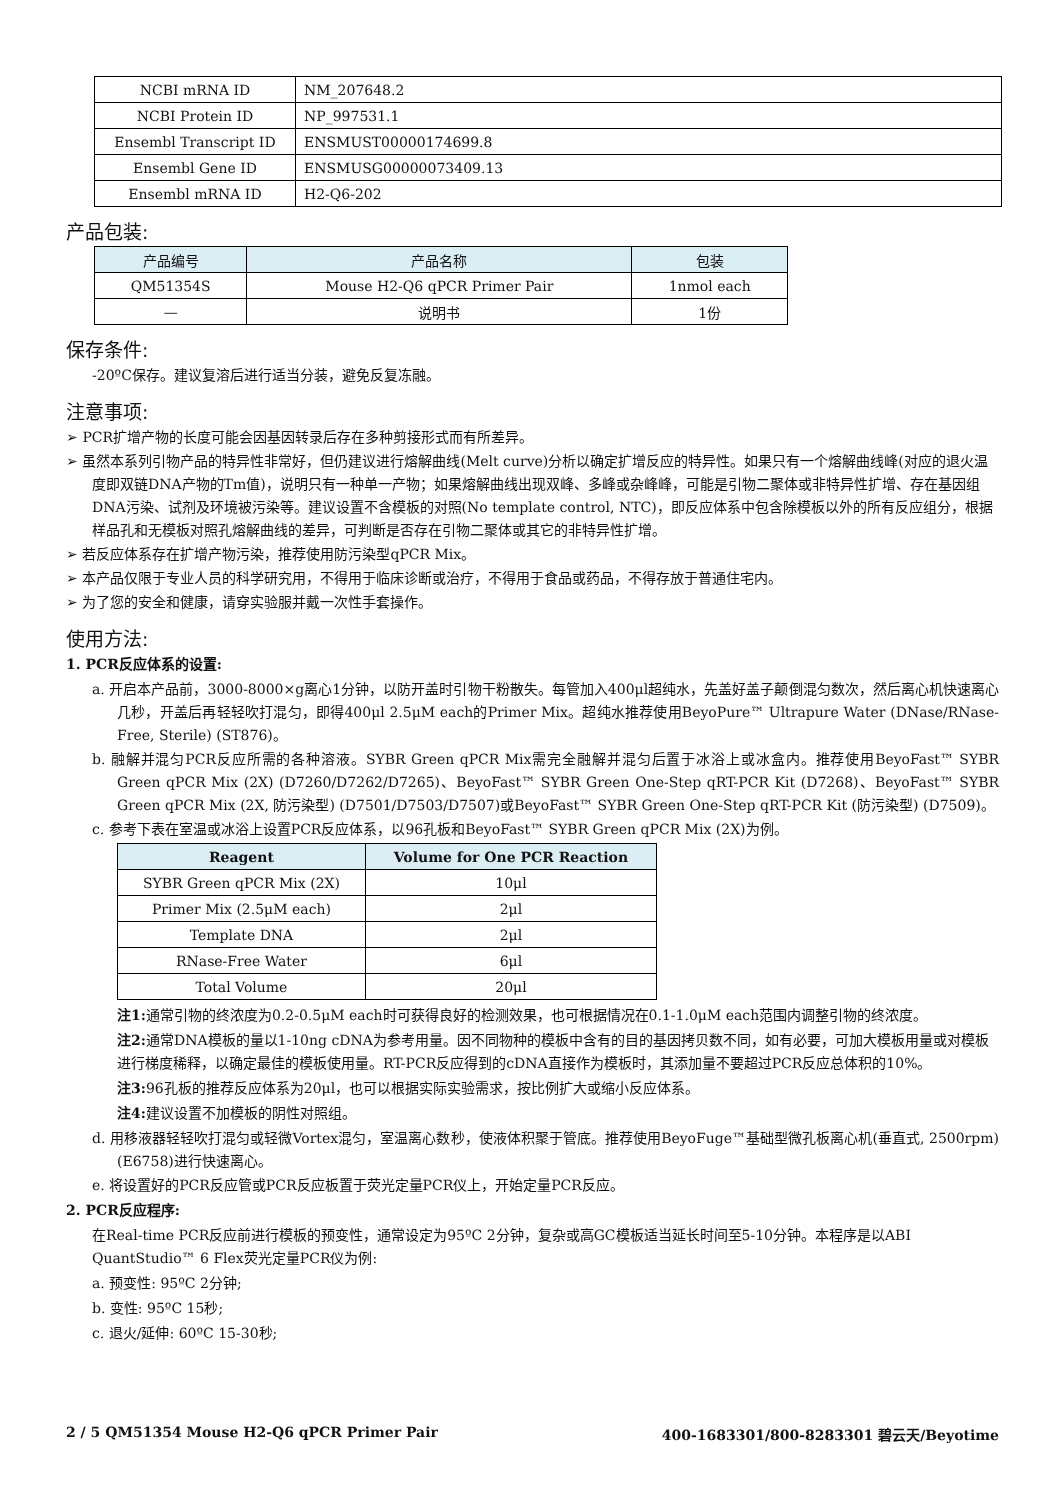| NCBI mRNA ID | NM_207648.2 |
| NCBI Protein ID | NP_997531.1 |
| Ensembl Transcript ID | ENSMUST00000174699.8 |
| Ensembl Gene ID | ENSMUSG00000073409.13 |
| Ensembl mRNA ID | H2-Q6-202 |
产品包装:
| 产品编号 | 产品名称 | 包装 |
| --- | --- | --- |
| QM51354S | Mouse H2-Q6 qPCR Primer Pair | 1nmol each |
| — | 说明书 | 1份 |
保存条件:
-20ºC保存。建议复溶后进行适当分装，避免反复冻融。
注意事项:
➢ PCR扩增产物的长度可能会因基因转录后存在多种剪接形式而有所差异。
➢ 虽然本系列引物产品的特异性非常好，但仍建议进行熔解曲线(Melt curve)分析以确定扩增反应的特异性。如果只有一个熔解曲线峰(对应的退火温度即双链DNA产物的Tm值)，说明只有一种单一产物；如果熔解曲线出现双峰、多峰或杂峰峰，可能是引物二聚体或非特异性扩增、存在基因组DNA污染、试剂及环境被污染等。建议设置不含模板的对照(No template control, NTC)，即反应体系中包含除模板以外的所有反应组分，根据样品孔和无模板对照孔熔解曲线的差异，可判断是否存在引物二聚体或其它的非特异性扩增。
➢ 若反应体系存在扩增产物污染，推荐使用防污染型qPCR Mix。
➢ 本产品仅限于专业人员的科学研究用，不得用于临床诊断或治疗，不得用于食品或药品，不得存放于普通住宅内。
➢ 为了您的安全和健康，请穿实验服并戴一次性手套操作。
使用方法:
1. PCR反应体系的设置:
a. 开启本产品前，3000-8000×g离心1分钟，以防开盖时引物干粉散失。每管加入400μl超纯水，先盖好盖子颠倒混匀数次，然后离心机快速离心几秒，开盖后再轻轻吹打混匀，即得400μl 2.5μM each的Primer Mix。超纯水推荐使用BeyoPure™ Ultrapure Water (DNase/RNase-Free, Sterile) (ST876)。
b. 融解并混匀PCR反应所需的各种溶液。SYBR Green qPCR Mix需完全融解并混匀后置于冰浴上或冰盒内。推荐使用BeyoFast™ SYBR Green qPCR Mix (2X) (D7260/D7262/D7265)、BeyoFast™ SYBR Green One-Step qRT-PCR Kit (D7268)、BeyoFast™ SYBR Green qPCR Mix (2X, 防污染型) (D7501/D7503/D7507)或BeyoFast™ SYBR Green One-Step qRT-PCR Kit (防污染型) (D7509)。
c. 参考下表在室温或冰浴上设置PCR反应体系，以96孔板和BeyoFast™ SYBR Green qPCR Mix (2X)为例。
| Reagent | Volume for One PCR Reaction |
| --- | --- |
| SYBR Green qPCR Mix (2X) | 10μl |
| Primer Mix (2.5μM each) | 2μl |
| Template DNA | 2μl |
| RNase-Free Water | 6μl |
| Total Volume | 20μl |
注1: 通常引物的终浓度为0.2-0.5μM each时可获得良好的检测效果，也可根据情况在0.1-1.0μM each范围内调整引物的终浓度。
注2: 通常DNA模板的量以1-10ng cDNA为参考用量。因不同物种的模板中含有的目的基因拷贝数不同，如有必要，可加大模板用量或对模板进行梯度稀释，以确定最佳的模板使用量。RT-PCR反应得到的cDNA直接作为模板时，其添加量不要超过PCR反应总体积的10%。
注3: 96孔板的推荐反应体系为20μl，也可以根据实际实验需求，按比例扩大或缩小反应体系。
注4: 建议设置不加模板的阴性对照组。
d. 用移液器轻轻吹打混匀或轻微Vortex混匀，室温离心数秒，使液体积聚于管底。推荐使用BeyoFuge™基础型微孔板离心机(垂直式, 2500rpm) (E6758)进行快速离心。
e. 将设置好的PCR反应管或PCR反应板置于荧光定量PCR仪上，开始定量PCR反应。
2. PCR反应程序:
在Real-time PCR反应前进行模板的预变性，通常设定为95ºC 2分钟，复杂或高GC模板适当延长时间至5-10分钟。本程序是以ABI QuantStudio™ 6 Flex荧光定量PCR仪为例:
a. 预变性: 95ºC 2分钟;
b. 变性: 95ºC 15秒;
c. 退火/延伸: 60ºC 15-30秒;
2 / 5 QM51354 Mouse H2-Q6 qPCR Primer Pair 400-1683301/800-8283301 碧云天/Beyotime